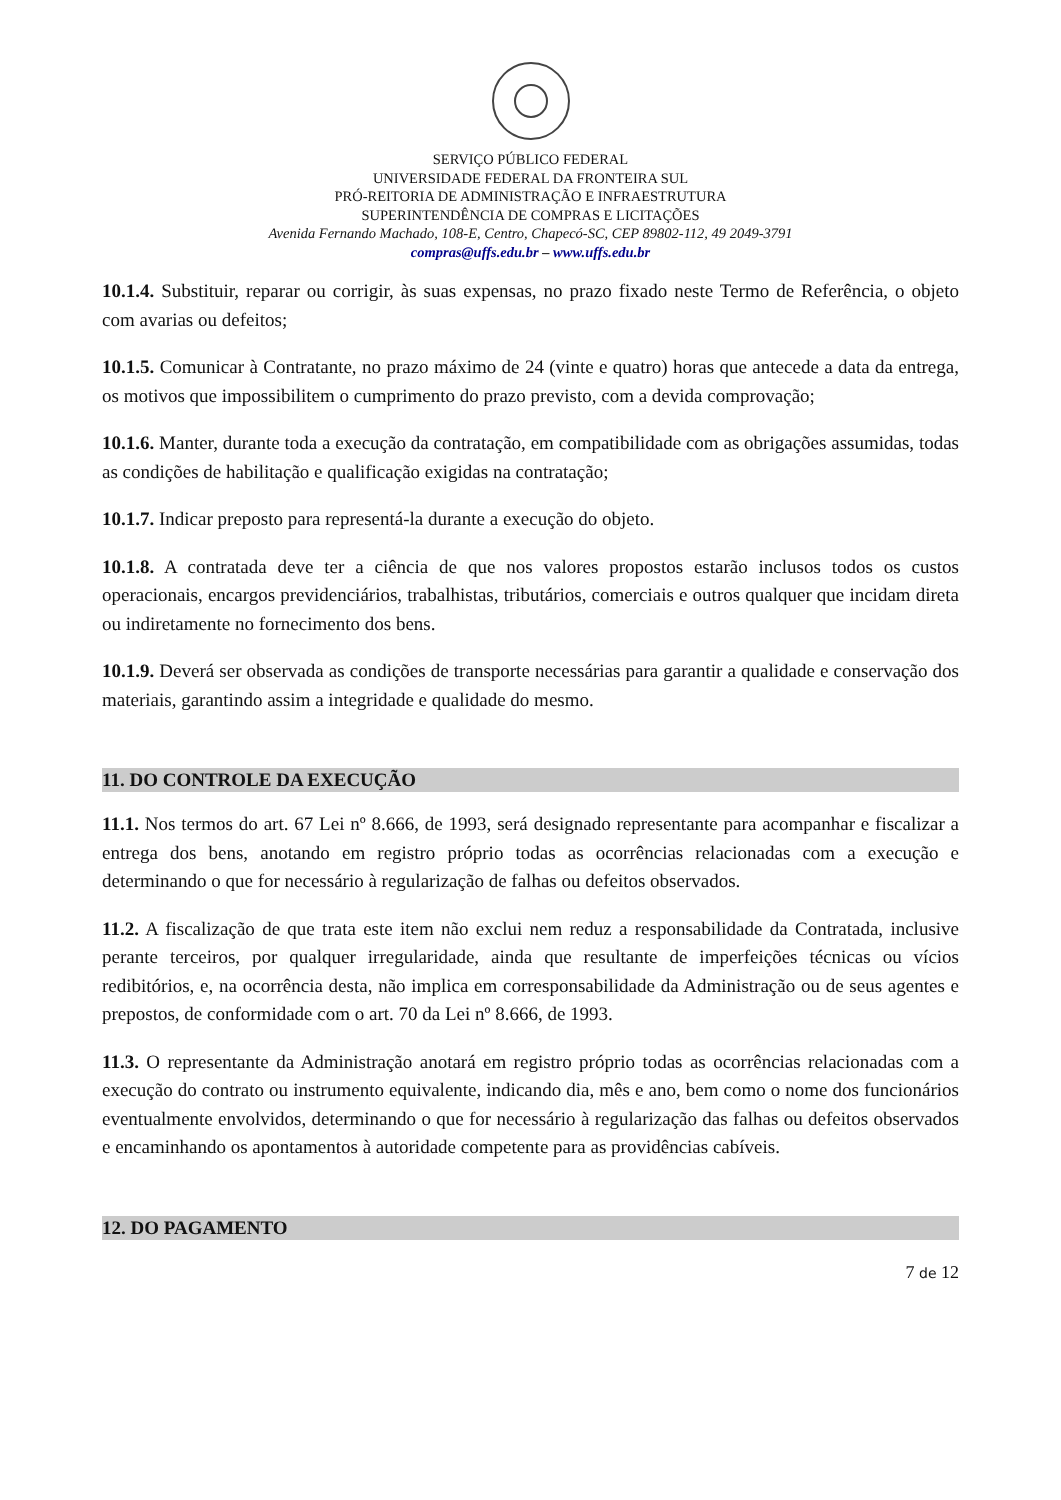SERVIÇO PÚBLICO FEDERAL
UNIVERSIDADE FEDERAL DA FRONTEIRA SUL
PRÓ-REITORIA DE ADMINISTRAÇÃO E INFRAESTRUTURA
SUPERINTENDÊNCIA DE COMPRAS E LICITAÇÕES
Avenida Fernando Machado, 108-E, Centro, Chapecó-SC, CEP 89802-112, 49 2049-3791
compras@uffs.edu.br – www.uffs.edu.br
10.1.4. Substituir, reparar ou corrigir, às suas expensas, no prazo fixado neste Termo de Referência, o objeto com avarias ou defeitos;
10.1.5. Comunicar à Contratante, no prazo máximo de 24 (vinte e quatro) horas que antecede a data da entrega, os motivos que impossibilitem o cumprimento do prazo previsto, com a devida comprovação;
10.1.6. Manter, durante toda a execução da contratação, em compatibilidade com as obrigações assumidas, todas as condições de habilitação e qualificação exigidas na contratação;
10.1.7. Indicar preposto para representá-la durante a execução do objeto.
10.1.8. A contratada deve ter a ciência de que nos valores propostos estarão inclusos todos os custos operacionais, encargos previdenciários, trabalhistas, tributários, comerciais e outros qualquer que incidam direta ou indiretamente no fornecimento dos bens.
10.1.9. Deverá ser observada as condições de transporte necessárias para garantir a qualidade e conservação dos materiais, garantindo assim a integridade e qualidade do mesmo.
11. DO CONTROLE DA EXECUÇÃO
11.1. Nos termos do art. 67 Lei nº 8.666, de 1993, será designado representante para acompanhar e fiscalizar a entrega dos bens, anotando em registro próprio todas as ocorrências relacionadas com a execução e determinando o que for necessário à regularização de falhas ou defeitos observados.
11.2. A fiscalização de que trata este item não exclui nem reduz a responsabilidade da Contratada, inclusive perante terceiros, por qualquer irregularidade, ainda que resultante de imperfeições técnicas ou vícios redibitórios, e, na ocorrência desta, não implica em corresponsabilidade da Administração ou de seus agentes e prepostos, de conformidade com o art. 70 da Lei nº 8.666, de 1993.
11.3. O representante da Administração anotará em registro próprio todas as ocorrências relacionadas com a execução do contrato ou instrumento equivalente, indicando dia, mês e ano, bem como o nome dos funcionários eventualmente envolvidos, determinando o que for necessário à regularização das falhas ou defeitos observados e encaminhando os apontamentos à autoridade competente para as providências cabíveis.
12. DO PAGAMENTO
7 de 12